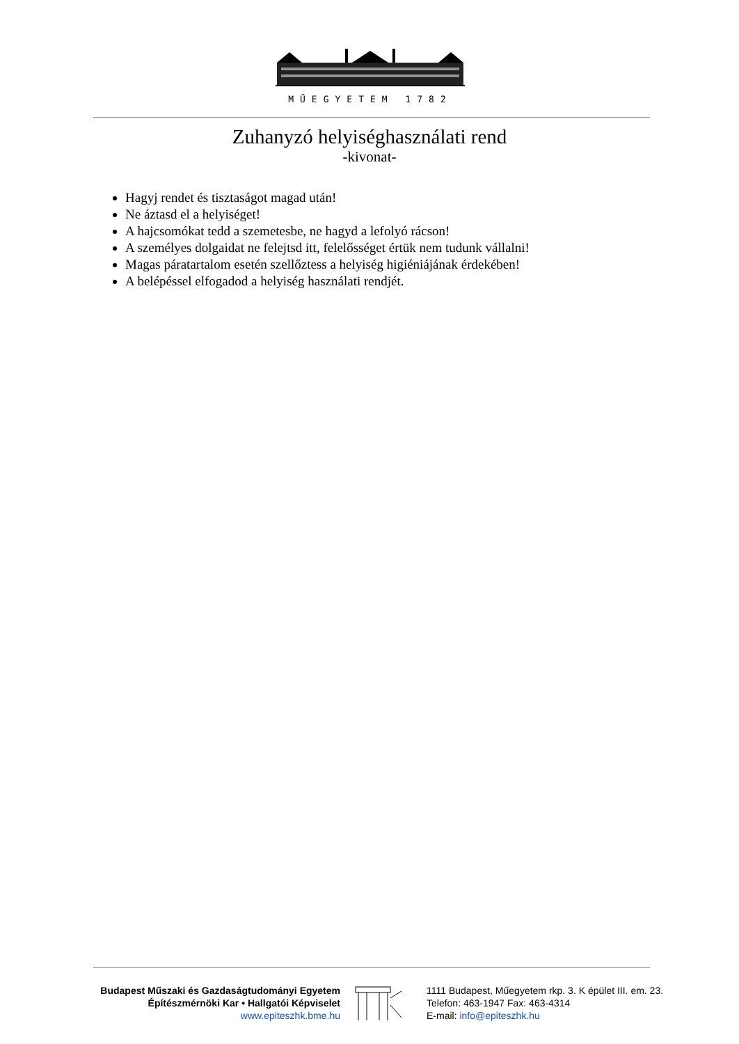MŰEGYETEM 1782
Zuhanyzó helyiséghasználati rend
-kivonat-
Hagyj rendet és tisztaságot magad után!
Ne áztasd el a helyiséget!
A hajcsomókat tedd a szemetesbe, ne hagyd a lefolyó rácson!
A személyes dolgaidat ne felejtsd itt, felelősséget értük nem tudunk vállalni!
Magas páratartalom esetén szellőztess a helyiség higiéniájának érdekében!
A belépéssel elfogadod a helyiség használati rendjét.
Budapest Műszaki és Gazdaságtudományi Egyetem
Építészmérnöki Kar • Hallgatói Képviselet
www.epiteszhk.bme.hu
1111 Budapest, Műegyetem rkp. 3. K épület III. em. 23.
Telefon: 463-1947 Fax: 463-4314
E-mail: info@epiteszhk.hu